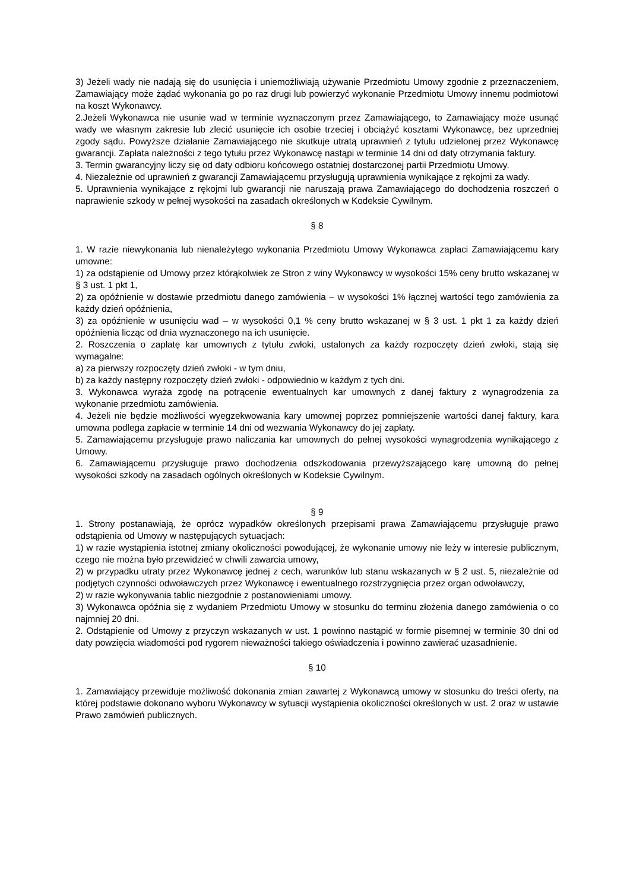3) Jeżeli wady nie nadają się do usunięcia i uniemożliwiają używanie Przedmiotu Umowy zgodnie z przeznaczeniem, Zamawiający może żądać wykonania go po raz drugi lub powierzyć wykonanie Przedmiotu Umowy innemu podmiotowi na koszt Wykonawcy.
2.Jeżeli Wykonawca nie usunie wad w terminie wyznaczonym przez Zamawiającego, to Zamawiający może usunąć wady we własnym zakresie lub zlecić usunięcie ich osobie trzeciej i obciążyć kosztami Wykonawcę, bez uprzedniej zgody sądu. Powyższe działanie Zamawiającego nie skutkuje utratą uprawnień z tytułu udzielonej przez Wykonawcę gwarancji. Zapłata należności z tego tytułu przez Wykonawcę nastąpi w terminie 14 dni od daty otrzymania faktury.
3. Termin gwarancyjny liczy się od daty odbioru końcowego ostatniej dostarczonej partii Przedmiotu Umowy.
4. Niezależnie od uprawnień z gwarancji Zamawiającemu przysługują uprawnienia wynikające z rękojmi za wady.
5. Uprawnienia wynikające z rękojmi lub gwarancji nie naruszają prawa Zamawiającego do dochodzenia roszczeń o naprawienie szkody w pełnej wysokości na zasadach określonych w Kodeksie Cywilnym.
§ 8
1. W razie niewykonania lub nienależytego wykonania Przedmiotu Umowy Wykonawca zapłaci Zamawiającemu kary umowne:
1) za odstąpienie od Umowy przez którąkolwiek ze Stron z winy Wykonawcy w wysokości 15% ceny brutto wskazanej w § 3 ust. 1 pkt 1,
2) za opóźnienie w dostawie przedmiotu danego zamówienia – w wysokości 1% łącznej wartości tego zamówienia za każdy dzień opóźnienia,
3) za opóźnienie w usunięciu wad – w wysokości 0,1 % ceny brutto wskazanej w § 3 ust. 1 pkt 1 za każdy dzień opóźnienia licząc od dnia wyznaczonego na ich usunięcie.
2. Roszczenia o zapłatę kar umownych z tytułu zwłoki, ustalonych za każdy rozpoczęty dzień zwłoki, stają się wymagalne:
a) za pierwszy rozpoczęty dzień zwłoki - w tym dniu,
b) za każdy następny rozpoczęty dzień zwłoki - odpowiednio w każdym z tych dni.
3. Wykonawca wyraża zgodę na potrącenie ewentualnych kar umownych z danej faktury z wynagrodzenia za wykonanie przedmiotu zamówienia.
4. Jeżeli nie będzie możliwości wyegzekwowania kary umownej poprzez pomniejszenie wartości danej faktury, kara umowna podlega zapłacie w terminie 14 dni od wezwania Wykonawcy do jej zapłaty.
5. Zamawiającemu przysługuje prawo naliczania kar umownych do pełnej wysokości wynagrodzenia wynikającego z Umowy.
6. Zamawiającemu przysługuje prawo dochodzenia odszkodowania przewyższającego karę umowną do pełnej wysokości szkody na zasadach ogólnych określonych w Kodeksie Cywilnym.
§ 9
1. Strony postanawiają, że oprócz wypadków określonych przepisami prawa Zamawiającemu przysługuje prawo odstąpienia od Umowy w następujących sytuacjach:
1) w razie wystąpienia istotnej zmiany okoliczności powodującej, że wykonanie umowy nie leży w interesie publicznym, czego nie można było przewidzieć w chwili zawarcia umowy,
2) w przypadku utraty przez Wykonawcę jednej z cech, warunków lub stanu wskazanych w § 2 ust. 5, niezależnie od podjętych czynności odwoławczych przez Wykonawcę i ewentualnego rozstrzygnięcia przez organ odwoławczy,
2) w razie wykonywania tablic niezgodnie z postanowieniami umowy.
3) Wykonawca opóźnia się z wydaniem Przedmiotu Umowy w stosunku do terminu złożenia danego zamówienia o co najmniej 20 dni.
2. Odstąpienie od Umowy z przyczyn wskazanych w ust. 1 powinno nastąpić w formie pisemnej w terminie 30 dni od daty powzięcia wiadomości pod rygorem nieważności takiego oświadczenia i powinno zawierać uzasadnienie.
§ 10
1. Zamawiający przewiduje możliwość dokonania zmian zawartej z Wykonawcą umowy w stosunku do treści oferty, na której podstawie dokonano wyboru Wykonawcy w sytuacji wystąpienia okoliczności określonych w ust. 2 oraz w ustawie Prawo zamówień publicznych.